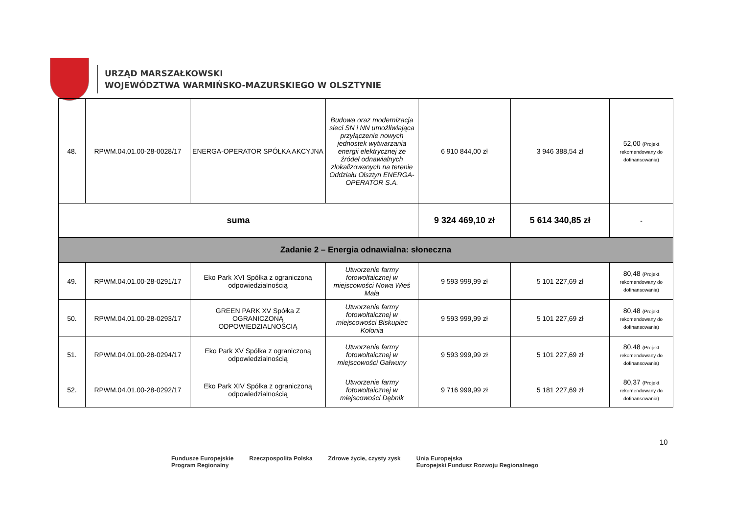URZĄD MARSZAŁKOWSKI
WOJEWÓDZTWA WARMIŃSKO-MAZURSKIEGO W OLSZTYNIE
| 48. | RPWM.04.01.00-28-0028/17 | ENERGA-OPERATOR SPÓŁKA AKCYJNA | Budowa oraz modernizacja sieci SN i NN umożliwiająca przyłączenie nowych jednostek wytwarzania energii elektrycznej ze źródeł odnawialnych zlokalizowanych na terenie Oddziału Olsztyn ENERGA-OPERATOR S.A. | 6 910 844,00 zł | 3 946 388,54 zł | 52,00 (Projekt rekomendowany do dofinansowania) |
| suma | | | | 9 324 469,10 zł | 5 614 340,85 zł | - |
| Zadanie 2 – Energia odnawialna: słoneczna | | | | | | |
| 49. | RPWM.04.01.00-28-0291/17 | Eko Park XVI Spółka z ograniczoną odpowiedzialnością | Utworzenie farmy fotowoltaicznej w miejscowości Nowa Wieś Mała | 9 593 999,99 zł | 5 101 227,69 zł | 80,48 (Projekt rekomendowany do dofinansowania) |
| 50. | RPWM.04.01.00-28-0293/17 | GREEN PARK XV Spółka Z OGRANICZONĄ ODPOWIEDZIALNOŚCIĄ | Utworzenie farmy fotowoltaicznej w miejscowości Biskupiec Kolonia | 9 593 999,99 zł | 5 101 227,69 zł | 80,48 (Projekt rekomendowany do dofinansowania) |
| 51. | RPWM.04.01.00-28-0294/17 | Eko Park XV Spółka z ograniczoną odpowiedzialnością | Utworzenie farmy fotowoltaicznej w miejscowości Gałwuny | 9 593 999,99 zł | 5 101 227,69 zł | 80,48 (Projekt rekomendowany do dofinansowania) |
| 52. | RPWM.04.01.00-28-0292/17 | Eko Park XIV Spółka z ograniczoną odpowiedzialnością | Utworzenie farmy fotowoltaicznej w miejscowości Dębnik | 9 716 999,99 zł | 5 181 227,69 zł | 80,37 (Projekt rekomendowany do dofinansowania) |
10
Fundusze Europejskie
Program Regionalny
Rzeczpospolita Polska Zdrowe życie, czysty zysk Unia Europejska
Europejski Fundusz Rozwoju Regionalnego